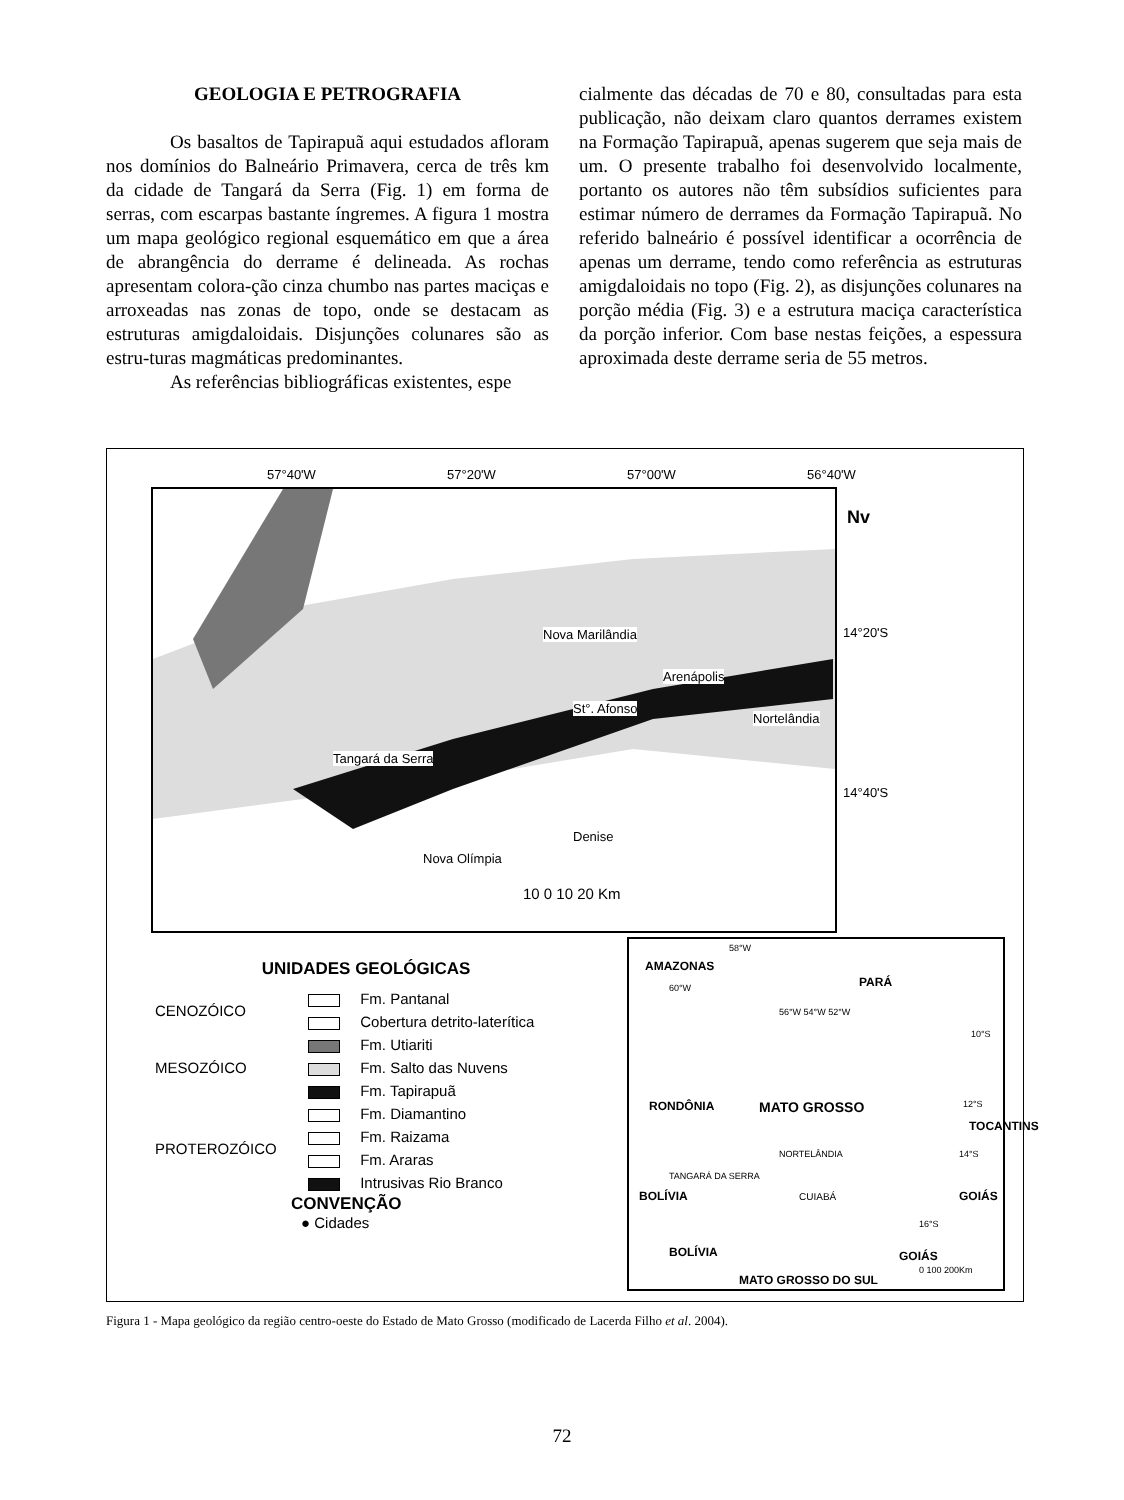GEOLOGIA E PETROGRAFIA
Os basaltos de Tapirapuã aqui estudados afloram nos domínios do Balneário Primavera, cerca de três km da cidade de Tangará da Serra (Fig. 1) em forma de serras, com escarpas bastante íngremes. A figura 1 mostra um mapa geológico regional esquemático em que a área de abrangência do derrame é delineada. As rochas apresentam colora-ção cinza chumbo nas partes maciças e arroxeadas nas zonas de topo, onde se destacam as estruturas amigdaloidais. Disjunções colunares são as estru-turas magmáticas predominantes.
As referências bibliográficas existentes, espe
cialmente das décadas de 70 e 80, consultadas para esta publicação, não deixam claro quantos derrames existem na Formação Tapirapuã, apenas sugerem que seja mais de um. O presente trabalho foi desenvolvido localmente, portanto os autores não têm subsídios suficientes para estimar número de derrames da Formação Tapirapuã. No referido balneário é possível identificar a ocorrência de apenas um derrame, tendo como referência as estruturas amigdaloidais no topo (Fig. 2), as disjunções colunares na porção média (Fig. 3) e a estrutura maciça característica da porção inferior. Com base nestas feições, a espessura aproximada deste derrame seria de 55 metros.
57°40'W 57°20'W 57°00'W 56°40'W
Nova Marilândia
Arenápolis
St°. Afonso
Nortelândia
Tangará da Serra
Denise
Nova Olímpia
10 0 10 20 Km
Nv
14°20'S
14°40'S
UNIDADES GEOLÓGICAS
| CENOZÓICO | Fm. Pantanal |
| | Cobertura detrito-laterítica |
| MESOZÓICO | Fm. Utiariti |
| | Fm. Salto das Nuvens |
| | Fm. Tapirapuã |
| PROTEROZÓICO | Fm. Diamantino |
| | Fm. Raizama |
| | Fm. Araras |
| | Intrusivas Rio Branco |
CONVENÇÃO
● Cidades
58°W
AMAZONAS
PARÁ
60°W
56°W 54°W 52°W
10°S
RONDÔNIA MATO GROSSO 12°S
TOCANTINS
NORTELÂNDIA 14°S
TANGARÁ DA SERRA
BOLÍVIA CUIABÁ GOIÁS
16°S
BOLÍVIA GOIÁS
MATO GROSSO DO SUL
0 100 200Km
Figura 1 - Mapa geológico da região centro-oeste do Estado de Mato Grosso (modificado de Lacerda Filho et al. 2004).
72